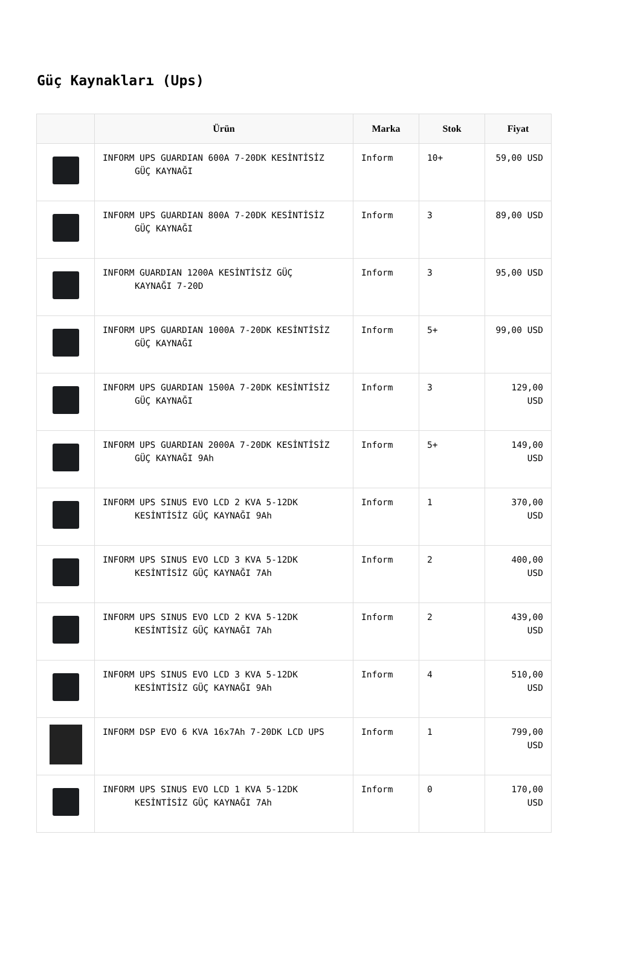Güç Kaynakları (Ups)
| | Ürün | Marka | Stok | Fiyat |
| --- | --- | --- | --- | --- |
| | INFORM UPS GUARDIAN 600A 7-20DK KESİNTİSİZ GÜÇ KAYNAĞI | Inform | 10+ | 59,00 USD |
| | INFORM UPS GUARDIAN 800A 7-20DK KESİNTİSİZ GÜÇ KAYNAĞI | Inform | 3 | 89,00 USD |
| | INFORM GUARDIAN 1200A KESİNTİSİZ GÜÇ KAYNAĞI 7-20D | Inform | 3 | 95,00 USD |
| | INFORM UPS GUARDIAN 1000A 7-20DK KESİNTİSİZ GÜÇ KAYNAĞI | Inform | 5+ | 99,00 USD |
| | INFORM UPS GUARDIAN 1500A 7-20DK KESİNTİSİZ GÜÇ KAYNAĞI | Inform | 3 | 129,00 USD |
| | INFORM UPS GUARDIAN 2000A 7-20DK KESİNTİSİZ GÜÇ KAYNAĞI 9Ah | Inform | 5+ | 149,00 USD |
| | INFORM UPS SINUS EVO LCD 2 KVA 5-12DK KESİNTİSİZ GÜÇ KAYNAĞI 9Ah | Inform | 1 | 370,00 USD |
| | INFORM UPS SINUS EVO LCD 3 KVA 5-12DK KESİNTİSİZ GÜÇ KAYNAĞI 7Ah | Inform | 2 | 400,00 USD |
| | INFORM UPS SINUS EVO LCD 2 KVA 5-12DK KESİNTİSİZ GÜÇ KAYNAĞI 7Ah | Inform | 2 | 439,00 USD |
| | INFORM UPS SINUS EVO LCD 3 KVA 5-12DK KESİNTİSİZ GÜÇ KAYNAĞI 9Ah | Inform | 4 | 510,00 USD |
| | INFORM DSP EVO 6 KVA 16x7Ah 7-20DK LCD UPS | Inform | 1 | 799,00 USD |
| | INFORM UPS SINUS EVO LCD 1 KVA 5-12DK KESİNTİSİZ GÜÇ KAYNAĞI 7Ah | Inform | 0 | 170,00 USD |